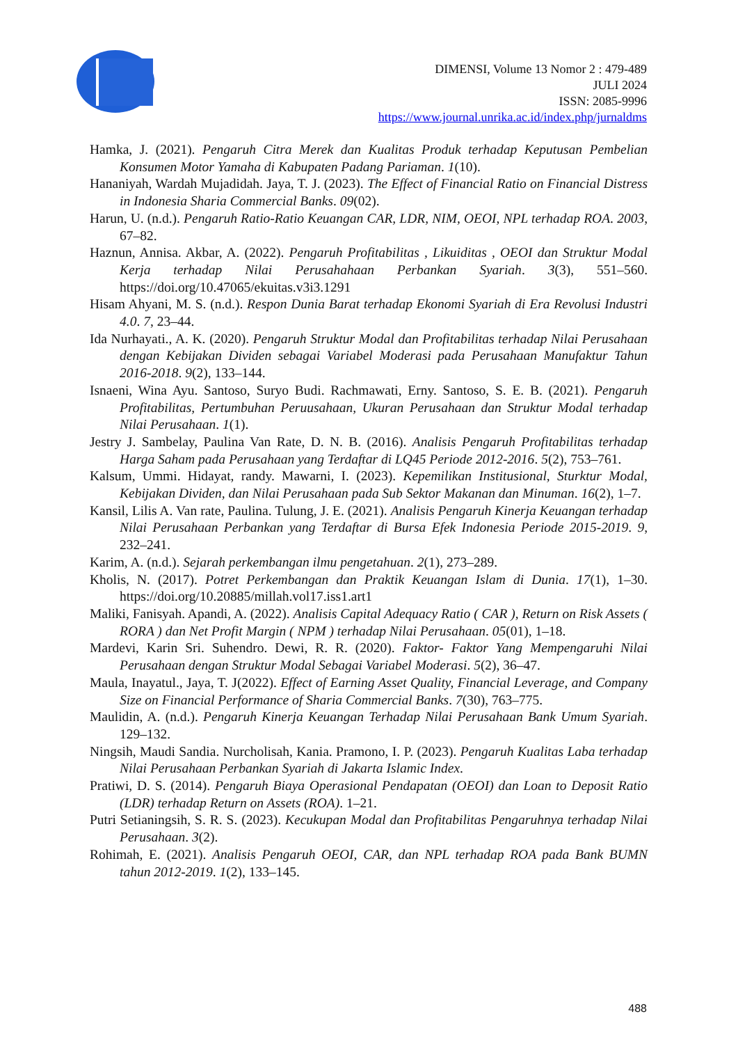DIMENSI, Volume 13 Nomor 2 : 479-489
JULI 2024
ISSN: 2085-9996
https://www.journal.unrika.ac.id/index.php/jurnaldms
Hamka, J. (2021). Pengaruh Citra Merek dan Kualitas Produk terhadap Keputusan Pembelian Konsumen Motor Yamaha di Kabupaten Padang Pariaman. 1(10).
Hananiyah, Wardah Mujadidah. Jaya, T. J. (2023). The Effect of Financial Ratio on Financial Distress in Indonesia Sharia Commercial Banks. 09(02).
Harun, U. (n.d.). Pengaruh Ratio-Ratio Keuangan CAR, LDR, NIM, OEOI, NPL terhadap ROA. 2003, 67–82.
Haznun, Annisa. Akbar, A. (2022). Pengaruh Profitabilitas , Likuiditas , OEOI dan Struktur Modal Kerja terhadap Nilai Perusahahaan Perbankan Syariah. 3(3), 551–560. https://doi.org/10.47065/ekuitas.v3i3.1291
Hisam Ahyani, M. S. (n.d.). Respon Dunia Barat terhadap Ekonomi Syariah di Era Revolusi Industri 4.0. 7, 23–44.
Ida Nurhayati., A. K. (2020). Pengaruh Struktur Modal dan Profitabilitas terhadap Nilai Perusahaan dengan Kebijakan Dividen sebagai Variabel Moderasi pada Perusahaan Manufaktur Tahun 2016-2018. 9(2), 133–144.
Isnaeni, Wina Ayu. Santoso, Suryo Budi. Rachmawati, Erny. Santoso, S. E. B. (2021). Pengaruh Profitabilitas, Pertumbuhan Peruusahaan, Ukuran Perusahaan dan Struktur Modal terhadap Nilai Perusahaan. 1(1).
Jestry J. Sambelay, Paulina Van Rate, D. N. B. (2016). Analisis Pengaruh Profitabilitas terhadap Harga Saham pada Perusahaan yang Terdaftar di LQ45 Periode 2012-2016. 5(2), 753–761.
Kalsum, Ummi. Hidayat, randy. Mawarni, I. (2023). Kepemilikan Institusional, Sturktur Modal, Kebijakan Dividen, dan Nilai Perusahaan pada Sub Sektor Makanan dan Minuman. 16(2), 1–7.
Kansil, Lilis A. Van rate, Paulina. Tulung, J. E. (2021). Analisis Pengaruh Kinerja Keuangan terhadap Nilai Perusahaan Perbankan yang Terdaftar di Bursa Efek Indonesia Periode 2015-2019. 9, 232–241.
Karim, A. (n.d.). Sejarah perkembangan ilmu pengetahuan. 2(1), 273–289.
Kholis, N. (2017). Potret Perkembangan dan Praktik Keuangan Islam di Dunia. 17(1), 1–30. https://doi.org/10.20885/millah.vol17.iss1.art1
Maliki, Fanisyah. Apandi, A. (2022). Analisis Capital Adequacy Ratio ( CAR ), Return on Risk Assets ( RORA ) dan Net Profit Margin ( NPM ) terhadap Nilai Perusahaan. 05(01), 1–18.
Mardevi, Karin Sri. Suhendro. Dewi, R. R. (2020). Faktor- Faktor Yang Mempengaruhi Nilai Perusahaan dengan Struktur Modal Sebagai Variabel Moderasi. 5(2), 36–47.
Maula, Inayatul., Jaya, T. J(2022). Effect of Earning Asset Quality, Financial Leverage, and Company Size on Financial Performance of Sharia Commercial Banks. 7(30), 763–775.
Maulidin, A. (n.d.). Pengaruh Kinerja Keuangan Terhadap Nilai Perusahaan Bank Umum Syariah. 129–132.
Ningsih, Maudi Sandia. Nurcholisah, Kania. Pramono, I. P. (2023). Pengaruh Kualitas Laba terhadap Nilai Perusahaan Perbankan Syariah di Jakarta Islamic Index.
Pratiwi, D. S. (2014). Pengaruh Biaya Operasional Pendapatan (OEOI) dan Loan to Deposit Ratio (LDR) terhadap Return on Assets (ROA). 1–21.
Putri Setianingsih, S. R. S. (2023). Kecukupan Modal dan Profitabilitas Pengaruhnya terhadap Nilai Perusahaan. 3(2).
Rohimah, E. (2021). Analisis Pengaruh OEOI, CAR, dan NPL terhadap ROA pada Bank BUMN tahun 2012-2019. 1(2), 133–145.
488